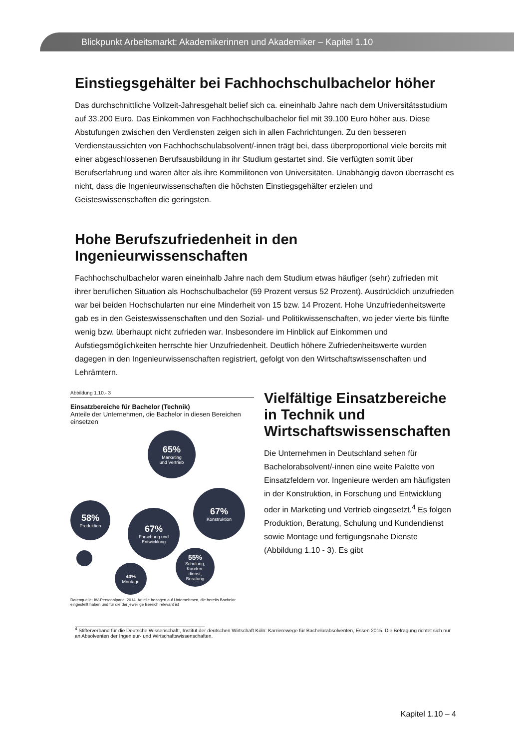Blickpunkt Arbeitsmarkt: Akademikerinnen und Akademiker – Kapitel 1.10
Einstiegsgehälter bei Fachhochschulbachelor höher
Das durchschnittliche Vollzeit-Jahresgehalt belief sich ca. eineinhalb Jahre nach dem Universitätsstudium auf 33.200 Euro. Das Einkommen von Fachhochschulbachelor fiel mit 39.100 Euro höher aus. Diese Abstufungen zwischen den Verdiensten zeigen sich in allen Fachrichtungen. Zu den besseren Verdienstaussichten von Fachhochschulabsolvent/-innen trägt bei, dass überproportional viele bereits mit einer abgeschlossenen Berufsausbildung in ihr Studium gestartet sind. Sie verfügten somit über Berufserfahrung und waren älter als ihre Kommilitonen von Universitäten. Unabhängig davon überrascht es nicht, dass die Ingenieurwissenschaften die höchsten Einstiegsgehälter erzielen und Geisteswissenschaften die geringsten.
Hohe Berufszufriedenheit in den Ingenieurwissenschaften
Fachhochschulbachelor waren eineinhalb Jahre nach dem Studium etwas häufiger (sehr) zufrieden mit ihrer beruflichen Situation als Hochschulbachelor (59 Prozent versus 52 Prozent). Ausdrücklich unzufrieden war bei beiden Hochschularten nur eine Minderheit von 15 bzw. 14 Prozent. Hohe Unzufriedenheitswerte gab es in den Geisteswissenschaften und den Sozial- und Politikwissenschaften, wo jeder vierte bis fünfte wenig bzw. überhaupt nicht zufrieden war. Insbesondere im Hinblick auf Einkommen und Aufstiegsmöglichkeiten herrschte hier Unzufriedenheit. Deutlich höhere Zufriedenheitswerte wurden dagegen in den Ingenieurwissenschaften registriert, gefolgt von den Wirtschaftswissenschaften und Lehrämtern.
Abbildung 1.10.- 3
Einsatzbereiche für Bachelor (Technik)
Anteile der Unternehmen, die Bachelor in diesen Bereichen einsetzen
65%
Marketing
und Vertrieb
58%
Produktion
67%
Forschung und
Entwicklung
67%
Konstruktion
40%
Montage
55%
Schulung,
Kunden-
dienst,
Beratung
Datenquelle: IW-Personalpanel 2014, Anteile bezogen auf Unternehmen, die bereits Bachelor eingestellt haben und für die der jeweilige Bereich relevant ist
Vielfältige Einsatzbereiche in Technik und Wirtschaftswissenschaften
Die Unternehmen in Deutschland sehen für Bachelorabsolvent/-innen eine weite Palette von Einsatzfeldern vor. Ingenieure werden am häufigsten in der Konstruktion, in Forschung und Entwicklung oder in Marketing und Vertrieb eingesetzt.<sup>4</sup> Es folgen Produktion, Beratung, Schulung und Kundendienst sowie Montage und fertigungsnahe Dienste (Abbildung 1.10 - 3). Es gibt
<sup>4</sup> Stifterverband für die Deutsche Wissenschaft:, Institut der deutschen Wirtschaft Köln: Karrierewege für Bachelorabsolventen, Essen 2015. Die Befragung richtet sich nur an Absolventen der Ingenieur- und Wirtschaftswissenschaften.
Kapitel 1.10 – 4